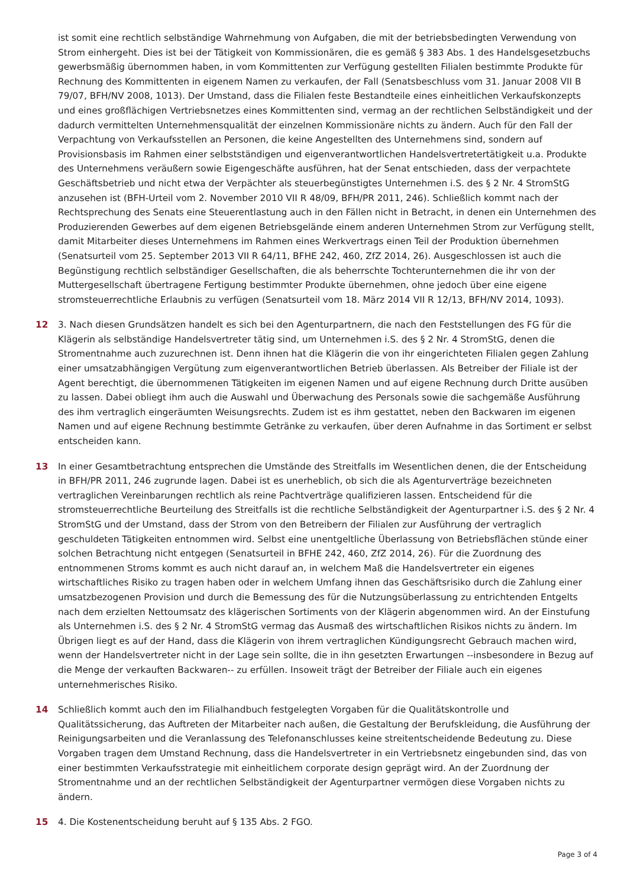ist somit eine rechtlich selbständige Wahrnehmung von Aufgaben, die mit der betriebsbedingten Verwendung von Strom einhergeht. Dies ist bei der Tätigkeit von Kommissionären, die es gemäß § 383 Abs. 1 des Handelsgesetzbuchs gewerbsmäßig übernommen haben, in vom Kommittenten zur Verfügung gestellten Filialen bestimmte Produkte für Rechnung des Kommittenten in eigenem Namen zu verkaufen, der Fall (Senatsbeschluss vom 31. Januar 2008 VII B 79/07, BFH/NV 2008, 1013). Der Umstand, dass die Filialen feste Bestandteile eines einheitlichen Verkaufskonzepts und eines großflächigen Vertriebsnetzes eines Kommittenten sind, vermag an der rechtlichen Selbständigkeit und der dadurch vermittelten Unternehmensqualität der einzelnen Kommissionäre nichts zu ändern. Auch für den Fall der Verpachtung von Verkaufsstellen an Personen, die keine Angestellten des Unternehmens sind, sondern auf Provisionsbasis im Rahmen einer selbstständigen und eigenverantwortlichen Handelsvertretertätigkeit u.a. Produkte des Unternehmens veräußern sowie Eigengeschäfte ausführen, hat der Senat entschieden, dass der verpachtete Geschäftsbetrieb und nicht etwa der Verpächter als steuerbegünstigtes Unternehmen i.S. des § 2 Nr. 4 StromStG anzusehen ist (BFH-Urteil vom 2. November 2010 VII R 48/09, BFH/PR 2011, 246). Schließlich kommt nach der Rechtsprechung des Senats eine Steuerentlastung auch in den Fällen nicht in Betracht, in denen ein Unternehmen des Produzierenden Gewerbes auf dem eigenen Betriebsgelände einem anderen Unternehmen Strom zur Verfügung stellt, damit Mitarbeiter dieses Unternehmens im Rahmen eines Werkvertrags einen Teil der Produktion übernehmen (Senatsurteil vom 25. September 2013 VII R 64/11, BFHE 242, 460, ZfZ 2014, 26). Ausgeschlossen ist auch die Begünstigung rechtlich selbständiger Gesellschaften, die als beherrschte Tochterunternehmen die ihr von der Muttergesellschaft übertragene Fertigung bestimmter Produkte übernehmen, ohne jedoch über eine eigene stromsteuerrechtliche Erlaubnis zu verfügen (Senatsurteil vom 18. März 2014 VII R 12/13, BFH/NV 2014, 1093).
12 3. Nach diesen Grundsätzen handelt es sich bei den Agenturpartnern, die nach den Feststellungen des FG für die Klägerin als selbständige Handelsvertreter tätig sind, um Unternehmen i.S. des § 2 Nr. 4 StromStG, denen die Stromentnahme auch zuzurechnen ist. Denn ihnen hat die Klägerin die von ihr eingerichteten Filialen gegen Zahlung einer umsatzabhängigen Vergütung zum eigenverantwortlichen Betrieb überlassen. Als Betreiber der Filiale ist der Agent berechtigt, die übernommenen Tätigkeiten im eigenen Namen und auf eigene Rechnung durch Dritte ausüben zu lassen. Dabei obliegt ihm auch die Auswahl und Überwachung des Personals sowie die sachgemäße Ausführung des ihm vertraglich eingeräumten Weisungsrechts. Zudem ist es ihm gestattet, neben den Backwaren im eigenen Namen und auf eigene Rechnung bestimmte Getränke zu verkaufen, über deren Aufnahme in das Sortiment er selbst entscheiden kann.
13 In einer Gesamtbetrachtung entsprechen die Umstände des Streitfalls im Wesentlichen denen, die der Entscheidung in BFH/PR 2011, 246 zugrunde lagen. Dabei ist es unerheblich, ob sich die als Agenturverträge bezeichneten vertraglichen Vereinbarungen rechtlich als reine Pachtverträge qualifizieren lassen. Entscheidend für die stromsteuerrechtliche Beurteilung des Streitfalls ist die rechtliche Selbständigkeit der Agenturpartner i.S. des § 2 Nr. 4 StromStG und der Umstand, dass der Strom von den Betreibern der Filialen zur Ausführung der vertraglich geschuldeten Tätigkeiten entnommen wird. Selbst eine unentgeltliche Überlassung von Betriebsflächen stünde einer solchen Betrachtung nicht entgegen (Senatsurteil in BFHE 242, 460, ZfZ 2014, 26). Für die Zuordnung des entnommenen Stroms kommt es auch nicht darauf an, in welchem Maß die Handelsvertreter ein eigenes wirtschaftliches Risiko zu tragen haben oder in welchem Umfang ihnen das Geschäftsrisiko durch die Zahlung einer umsatzbezogenen Provision und durch die Bemessung des für die Nutzungsüberlassung zu entrichtenden Entgelts nach dem erzielten Nettoumsatz des klägerischen Sortiments von der Klägerin abgenommen wird. An der Einstufung als Unternehmen i.S. des § 2 Nr. 4 StromStG vermag das Ausmaß des wirtschaftlichen Risikos nichts zu ändern. Im Übrigen liegt es auf der Hand, dass die Klägerin von ihrem vertraglichen Kündigungsrecht Gebrauch machen wird, wenn der Handelsvertreter nicht in der Lage sein sollte, die in ihn gesetzten Erwartungen --insbesondere in Bezug auf die Menge der verkauften Backwaren-- zu erfüllen. Insoweit trägt der Betreiber der Filiale auch ein eigenes unternehmerisches Risiko.
14 Schließlich kommt auch den im Filialhandbuch festgelegten Vorgaben für die Qualitätskontrolle und Qualitätssicherung, das Auftreten der Mitarbeiter nach außen, die Gestaltung der Berufskleidung, die Ausführung der Reinigungsarbeiten und die Veranlassung des Telefonanschlusses keine streitentscheidende Bedeutung zu. Diese Vorgaben tragen dem Umstand Rechnung, dass die Handelsvertreter in ein Vertriebsnetz eingebunden sind, das von einer bestimmten Verkaufsstrategie mit einheitlichem corporate design geprägt wird. An der Zuordnung der Stromentnahme und an der rechtlichen Selbständigkeit der Agenturpartner vermögen diese Vorgaben nichts zu ändern.
15 4. Die Kostenentscheidung beruht auf § 135 Abs. 2 FGO.
Page 3 of 4